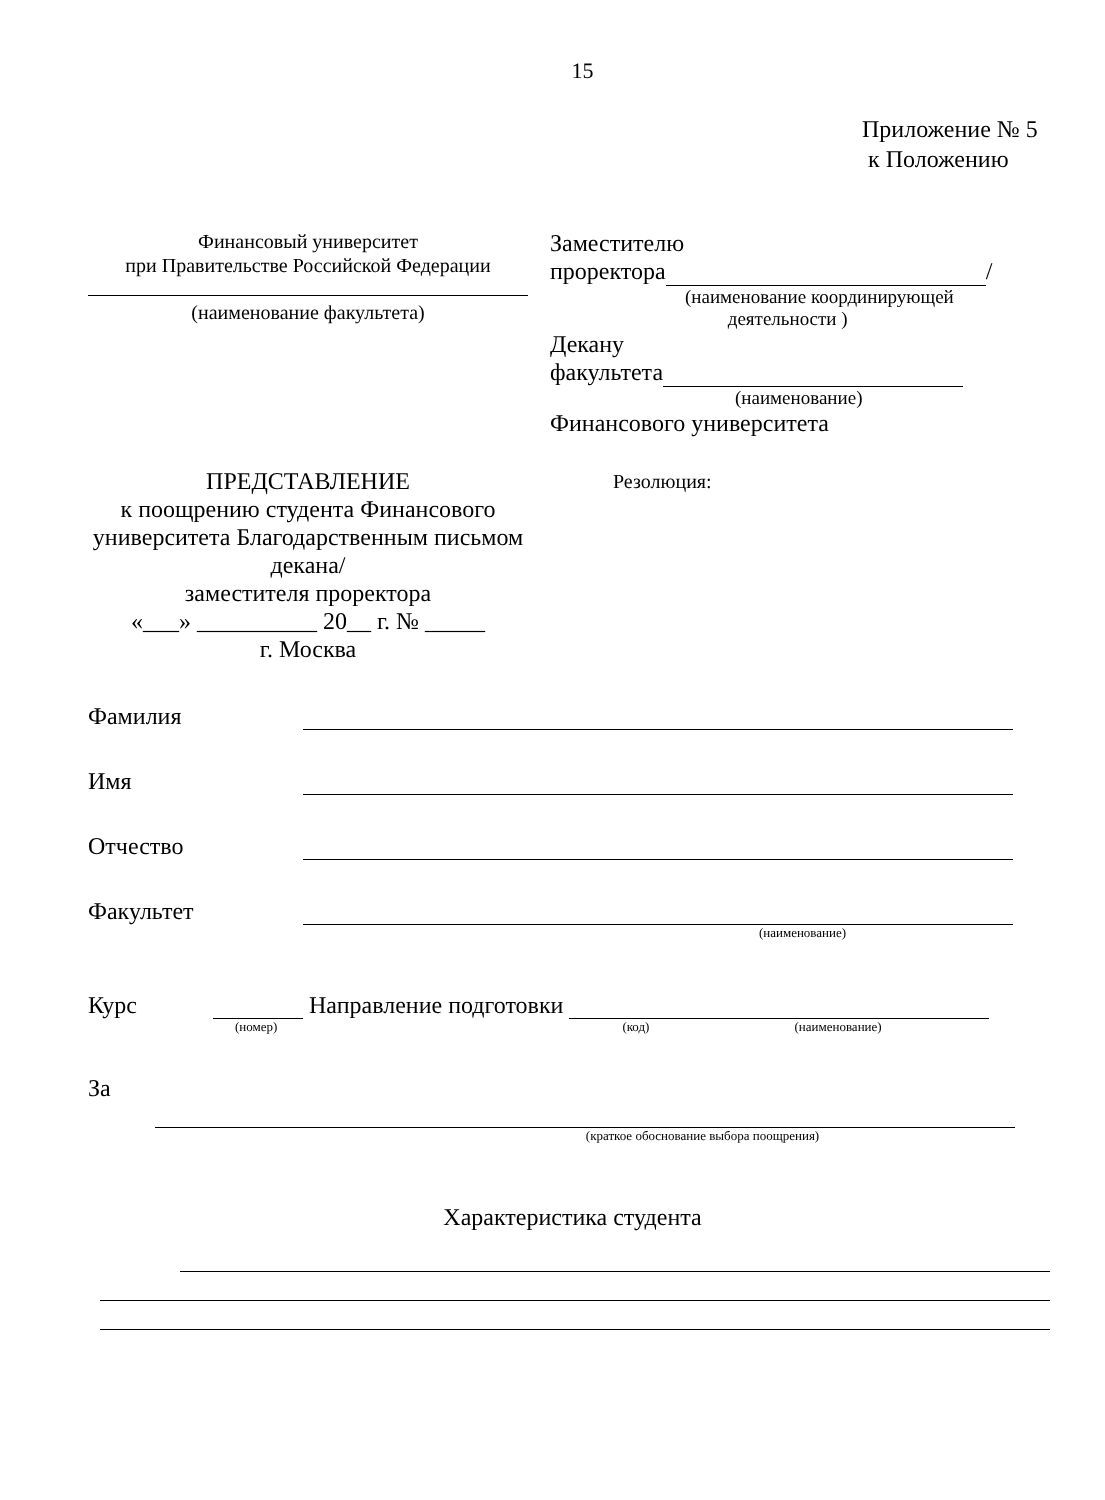15
Приложение № 5
к Положению
Финансовый университет
при Правительстве Российской Федерации
(наименование факультета)
Заместителю
проректора /
(наименование координирующей
деятельности )
Декану
факультета
(наименование)
Финансового университета
ПРЕДСТАВЛЕНИЕ
к поощрению студента Финансового университета Благодарственным письмом декана/
заместителя проректора
«___» __________ 20__ г. № _____
г. Москва
Резолюция:
Фамилия
Имя
Отчество
Факультет
(наименование)
Курс
Направление подготовки
(номер) (код) (наименование)
За
(краткое обоснование выбора поощрения)
Характеристика студента